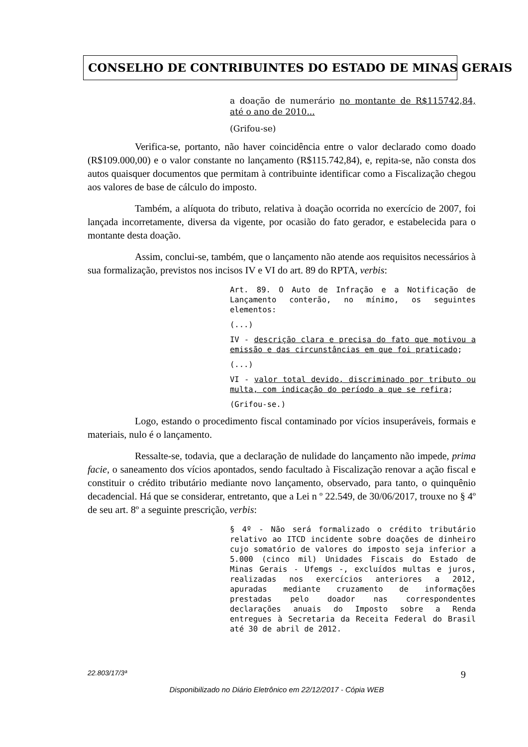CONSELHO DE CONTRIBUINTES DO ESTADO DE MINAS GERAIS
a doação de numerário no montante de R$115742,84, até o ano de 2010...
(Grifou-se)
Verifica-se, portanto, não haver coincidência entre o valor declarado como doado (R$109.000,00) e o valor constante no lançamento (R$115.742,84), e, repita-se, não consta dos autos quaisquer documentos que permitam à contribuinte identificar como a Fiscalização chegou aos valores de base de cálculo do imposto.
Também, a alíquota do tributo, relativa à doação ocorrida no exercício de 2007, foi lançada incorretamente, diversa da vigente, por ocasião do fato gerador, e estabelecida para o montante desta doação.
Assim, conclui-se, também, que o lançamento não atende aos requisitos necessários à sua formalização, previstos nos incisos IV e VI do art. 89 do RPTA, verbis:
Art. 89. O Auto de Infração e a Notificação de Lançamento conterão, no mínimo, os seguintes elementos:
(...)
IV - descrição clara e precisa do fato que motivou a emissão e das circunstâncias em que foi praticado;
(...)
VI - valor total devido, discriminado por tributo ou multa, com indicação do período a que se refira;
(Grifou-se.)
Logo, estando o procedimento fiscal contaminado por vícios insuperáveis, formais e materiais, nulo é o lançamento.
Ressalte-se, todavia, que a declaração de nulidade do lançamento não impede, prima facie, o saneamento dos vícios apontados, sendo facultado à Fiscalização renovar a ação fiscal e constituir o crédito tributário mediante novo lançamento, observado, para tanto, o quinquênio decadencial. Há que se considerar, entretanto, que a Lei n º 22.549, de 30/06/2017, trouxe no § 4º de seu art. 8º a seguinte prescrição, verbis:
§ 4º - Não será formalizado o crédito tributário relativo ao ITCD incidente sobre doações de dinheiro cujo somatório de valores do imposto seja inferior a 5.000 (cinco mil) Unidades Fiscais do Estado de Minas Gerais - Ufemgs -, excluídos multas e juros, realizadas nos exercícios anteriores a 2012, apuradas mediante cruzamento de informações prestadas pelo doador nas correspondentes declarações anuais do Imposto sobre a Renda entregues à Secretaria da Receita Federal do Brasil até 30 de abril de 2012.
22.803/17/3ª 9
Disponibilizado no Diário Eletrônico em 22/12/2017 - Cópia WEB